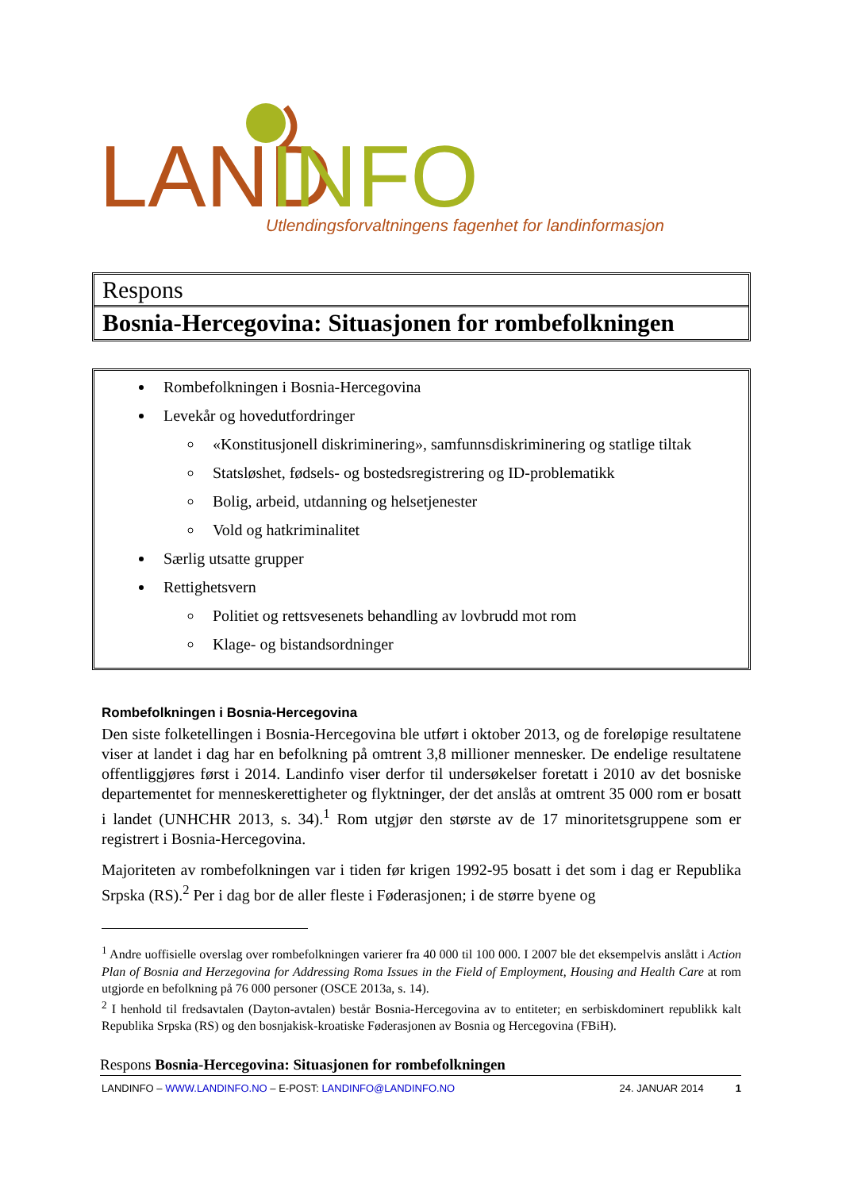LAND
INFO
Utlendingsforvaltningens fagenhet for landinformasjon
Respons
Bosnia-Hercegovina: Situasjonen for rombefolkningen
Rombefolkningen i Bosnia-Hercegovina
Levekår og hovedutfordringer
«Konstitusjonell diskriminering», samfunnsdiskriminering og statlige tiltak
Statsløshet, fødsels- og bostedsregistrering og ID-problematikk
Bolig, arbeid, utdanning og helsetjenester
Vold og hatkriminalitet
Særlig utsatte grupper
Rettighetsvern
Politiet og rettsvesenets behandling av lovbrudd mot rom
Klage- og bistandsordninger
Rombefolkningen i Bosnia-Hercegovina
Den siste folketellingen i Bosnia-Hercegovina ble utført i oktober 2013, og de foreløpige resultatene viser at landet i dag har en befolkning på omtrent 3,8 millioner mennesker. De endelige resultatene offentliggjøres først i 2014. Landinfo viser derfor til undersøkelser foretatt i 2010 av det bosniske departementet for menneskerettigheter og flyktninger, der det anslås at omtrent 35 000 rom er bosatt i landet (UNHCHR 2013, s. 34).<sup>1</sup> Rom utgjør den største av de 17 minoritetsgruppene som er registrert i Bosnia-Hercegovina.
Majoriteten av rombefolkningen var i tiden før krigen 1992-95 bosatt i det som i dag er Republika Srpska (RS).<sup>2</sup> Per i dag bor de aller fleste i Føderasjonen; i de større byene og
<sup>1</sup> Andre uoffisielle overslag over rombefolkningen varierer fra 40 000 til 100 000. I 2007 ble det eksempelvis anslått i Action Plan of Bosnia and Herzegovina for Addressing Roma Issues in the Field of Employment, Housing and Health Care at rom utgjorde en befolkning på 76 000 personer (OSCE 2013a, s. 14).
<sup>2</sup> I henhold til fredsavtalen (Dayton-avtalen) består Bosnia-Hercegovina av to entiteter; en serbiskdominert republikk kalt Republika Srpska (RS) og den bosnjakisk-kroatiske Føderasjonen av Bosnia og Hercegovina (FBiH).
Respons Bosnia-Hercegovina: Situasjonen for rombefolkningen
LANDINFO – WWW.LANDINFO.NO – E-POST: LANDINFO@LANDINFO.NO 24. JANUAR 2014 1